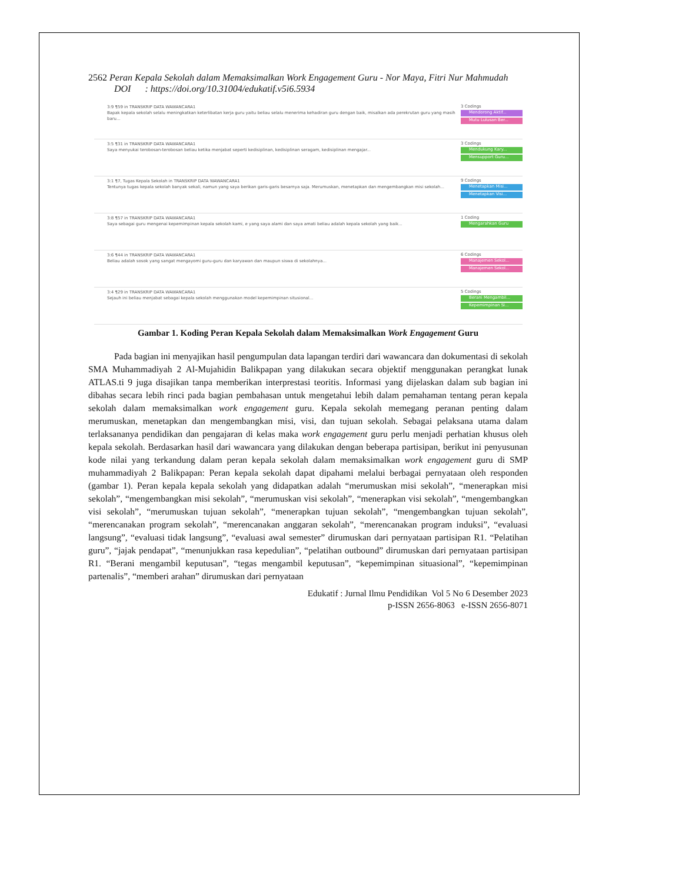2562 Peran Kepala Sekolah dalam Memaksimalkan Work Engagement Guru - Nor Maya, Fitri Nur Mahmudah
DOI : https://doi.org/10.31004/edukatif.v5i6.5934
3:9 ¶59 in TRANSKRIP DATA WAWANCARA1
Bapak kepala sekolah selalu meningkatkan keterlibatan kerja guru yaitu beliau selalu menerima kehadiran guru dengan baik, misalkan ada perekrutan guru yang masih baru...
3 Codings
Mendorong Aktif...
Mutu Lulusan Ber...
3:5 ¶31 in TRANSKRIP DATA WAWANCARA1
Saya menyukai terobosan-terobosan beliau ketika menjabat seperti kedisiplinan, kedisiplinan seragam, kedisiplinan mengajar...
3 Codings
Mendukung Kary...
Mensupport Guru...
3:1 ¶7, Tugas Kepala Sekolah in TRANSKRIP DATA WAWANCARA1
Tentunya tugas kepala sekolah banyak sekali, namun yang saya berikan garis-garis besarnya saja. Merumuskan, menetapkan dan mengembangkan misi sekolah...
9 Codings
Menetapkan Misi...
Menetapkan Visi...
3:8 ¶57 in TRANSKRIP DATA WAWANCARA1
Saya sebagai guru mengenai kepemimpinan kepala sekolah kami, e yang saya alami dan saya amati beliau adalah kepala sekolah yang baik...
1 Coding
Mengarahkan Guru
3:6 ¶44 in TRANSKRIP DATA WAWANCARA1
Beliau adalah sosok yang sangat mengayomi guru-guru dan karyawan dan maupun siswa di sekolahnya...
6 Codings
Manajemen Sekol...
Manajemen Sekol...
3:4 ¶29 in TRANSKRIP DATA WAWANCARA1
Sejauh ini beliau menjabat sebagai kepala sekolah menggunakan model kepemimpinan situsional...
5 Codings
Berani Mengambil...
Kepemimpinan Si...
Gambar 1. Koding Peran Kepala Sekolah dalam Memaksimalkan Work Engagement Guru
Pada bagian ini menyajikan hasil pengumpulan data lapangan terdiri dari wawancara dan dokumentasi di sekolah SMA Muhammadiyah 2 Al-Mujahidin Balikpapan yang dilakukan secara objektif menggunakan perangkat lunak ATLAS.ti 9 juga disajikan tanpa memberikan interprestasi teoritis. Informasi yang dijelaskan dalam sub bagian ini dibahas secara lebih rinci pada bagian pembahasan untuk mengetahui lebih dalam pemahaman tentang peran kepala sekolah dalam memaksimalkan work engagement guru. Kepala sekolah memegang peranan penting dalam merumuskan, menetapkan dan mengembangkan misi, visi, dan tujuan sekolah. Sebagai pelaksana utama dalam terlaksananya pendidikan dan pengajaran di kelas maka work engagement guru perlu menjadi perhatian khusus oleh kepala sekolah. Berdasarkan hasil dari wawancara yang dilakukan dengan beberapa partisipan, berikut ini penyusunan kode nilai yang terkandung dalam peran kepala sekolah dalam memaksimalkan work engagement guru di SMP muhammadiyah 2 Balikpapan: Peran kepala sekolah dapat dipahami melalui berbagai pernyataan oleh responden (gambar 1). Peran kepala kepala sekolah yang didapatkan adalah “merumuskan misi sekolah”, “menerapkan misi sekolah”, “mengembangkan misi sekolah”, “merumuskan visi sekolah”, “menerapkan visi sekolah”, “mengembangkan visi sekolah”, “merumuskan tujuan sekolah”, “menerapkan tujuan sekolah”, “mengembangkan tujuan sekolah”, “merencanakan program sekolah”, “merencanakan anggaran sekolah”, “merencanakan program induksi”, “evaluasi langsung”, “evaluasi tidak langsung”, “evaluasi awal semester” dirumuskan dari pernyataan partisipan R1. “Pelatihan guru”, “jajak pendapat”, “menunjukkan rasa kepedulian”, “pelatihan outbound” dirumuskan dari pernyataan partisipan R1. “Berani mengambil keputusan”, “tegas mengambil keputusan”, “kepemimpinan situasional”, “kepemimpinan partenalis”, “memberi arahan” dirumuskan dari pernyataan
Edukatif : Jurnal Ilmu Pendidikan Vol 5 No 6 Desember 2023
p-ISSN 2656-8063 e-ISSN 2656-8071